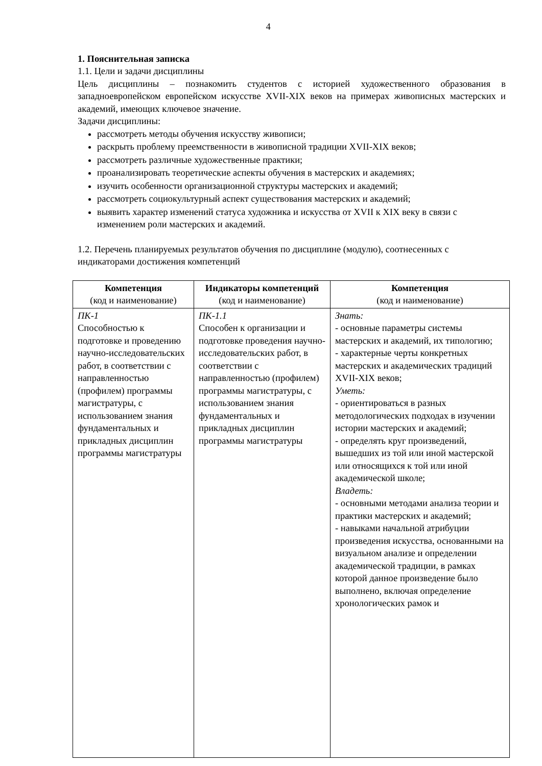4
1. Пояснительная записка
1.1. Цели и задачи дисциплины
Цель дисциплины – познакомить студентов с историей художественного образования в западноевропейском европейском искусстве XVII-XIX веков на примерах живописных мастерских и академий, имеющих ключевое значение.
Задачи дисциплины:
рассмотреть методы обучения искусству живописи;
раскрыть проблему преемственности в живописной традиции XVII-XIX веков;
рассмотреть различные художественные практики;
проанализировать теоретические аспекты обучения в мастерских и академиях;
изучить особенности организационной структуры мастерских и академий;
рассмотреть социокультурный аспект существования мастерских и академий;
выявить характер изменений статуса художника и искусства от XVII к XIX веку в связи с изменением роли мастерских и академий.
1.2. Перечень планируемых результатов обучения по дисциплине (модулю), соотнесенных с индикаторами достижения компетенций
| Компетенция (код и наименование) | Индикаторы компетенций (код и наименование) | Компетенция (код и наименование) |
| --- | --- | --- |
| ПК-1 Способностью к подготовке и проведению научно-исследовательских работ, в соответствии с направленностью (профилем) программы магистратуры, с использованием знания фундаментальных и прикладных дисциплин программы магистратуры | ПК-1.1 Способен к организации и подготовке проведения научно-исследовательских работ, в соответствии с направленностью (профилем) программы магистратуры, с использованием знания фундаментальных и прикладных дисциплин программы магистратуры | Знать: - основные параметры системы мастерских и академий, их типологию; - характерные черты конкретных мастерских и академических традиций XVII-XIX веков; Уметь: - ориентироваться в разных методологических подходах в изучении истории мастерских и академий; - определять круг произведений, вышедших из той или иной мастерской или относящихся к той или иной академической школе; Владеть: - основными методами анализа теории и практики мастерских и академий; - навыками начальной атрибуции произведения искусства, основанными на визуальном анализе и определении академической традиции, в рамках которой данное произведение было выполнено, включая определение хронологических рамок и |